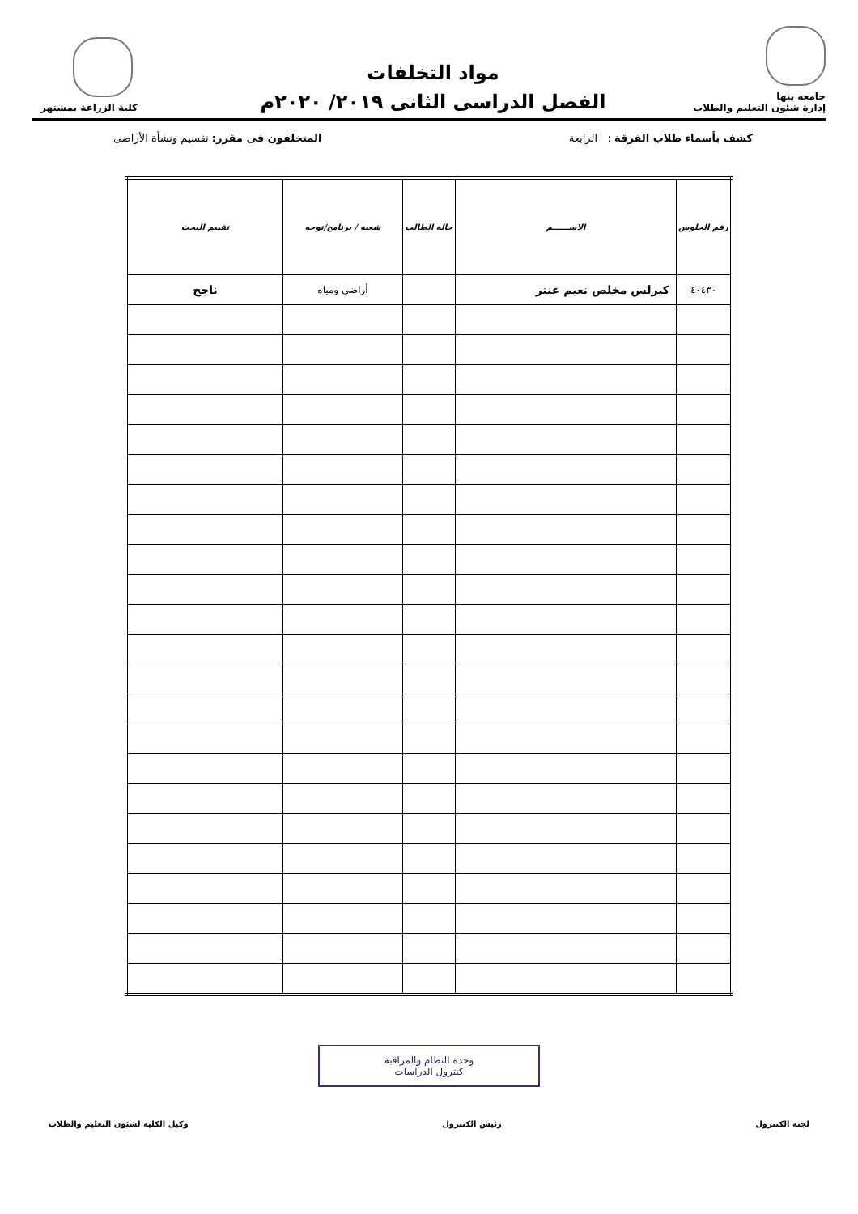جامعه بنها
إدارة شئون التعليم والطلاب
مواد التخلفات
الفصل الدراسى الثانى ٢٠١٩/ ٢٠٢٠م
كلية الزراعة بمشتهر
كشف بأسماء طلاب الفرقة : الرابعة
المتخلفون فى مقرر: تقسيم ونشأة الأراضى
| رقم الجلوس | الاســــــم | حالة الطالب | شعبة / برنامج/توجه | تقييم البحث |
| --- | --- | --- | --- | --- |
| ٤٠٤٣٠ | كيرلس مخلص نعيم عنتر | | أراضى ومياه | ناجج |
وحدة النظام والمراقبة
كنترول الدراسات
لجنة الكنترول رئيس الكنترول وكيل الكلية لشئون التعليم والطلاب